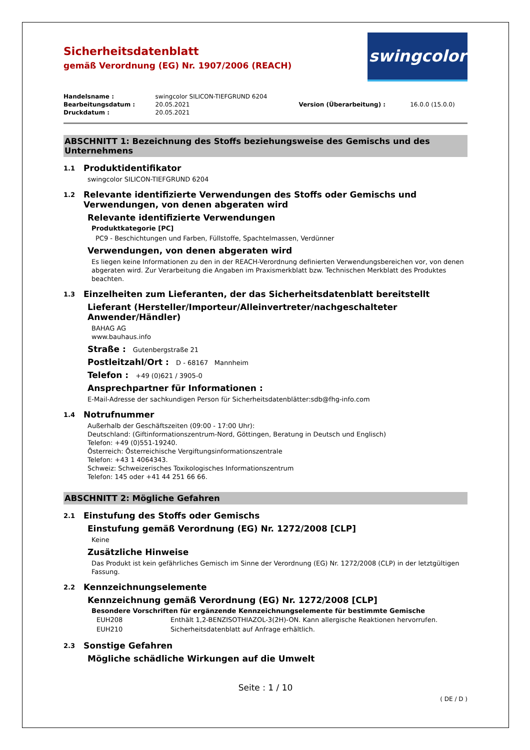Sicherheitsdatenblatt
gemäß Verordnung (EG) Nr. 1907/2006 (REACH)
swingcolor
| Handelsname : | swingcolor SILICON-TIEFGRUND 6204 | | |
| Bearbeitungsdatum : | 20.05.2021 | Version (Überarbeitung) : | 16.0.0 (15.0.0) |
| Druckdatum : | 20.05.2021 | | |
ABSCHNITT 1: Bezeichnung des Stoffs beziehungsweise des Gemischs und des Unternehmens
1.1 Produktidentifikator
swingcolor SILICON-TIEFGRUND 6204
1.2 Relevante identifizierte Verwendungen des Stoffs oder Gemischs und Verwendungen, von denen abgeraten wird
Relevante identifizierte Verwendungen
Produktkategorie [PC]
PC9 - Beschichtungen und Farben, Füllstoffe, Spachtelmassen, Verdünner
Verwendungen, von denen abgeraten wird
Es liegen keine Informationen zu den in der REACH-Verordnung definierten Verwendungsbereichen vor, von denen abgeraten wird. Zur Verarbeitung die Angaben im Praxismerkblatt bzw. Technischen Merkblatt des Produktes beachten.
1.3 Einzelheiten zum Lieferanten, der das Sicherheitsdatenblatt bereitstellt
Lieferant (Hersteller/Importeur/Alleinvertreter/nachgeschalteter Anwender/Händler)
BAHAG AG
www.bauhaus.info
Straße : Gutenbergstraße 21
Postleitzahl/Ort : D - 68167 Mannheim
Telefon : +49 (0)621 / 3905-0
Ansprechpartner für Informationen :
E-Mail-Adresse der sachkundigen Person für Sicherheitsdatenblätter:sdb@fhg-info.com
1.4 Notrufnummer
Außerhalb der Geschäftszeiten (09:00 - 17:00 Uhr):
Deutschland: (Giftinformationszentrum-Nord, Göttingen, Beratung in Deutsch und Englisch)
Telefon: +49 (0)551-19240.
Österreich: Österreichische Vergiftungsinformationszentrale
Telefon: +43 1 4064343.
Schweiz: Schweizerisches Toxikologisches Informationszentrum
Telefon: 145 oder +41 44 251 66 66.
ABSCHNITT 2: Mögliche Gefahren
2.1 Einstufung des Stoffs oder Gemischs
Einstufung gemäß Verordnung (EG) Nr. 1272/2008 [CLP]
Keine
Zusätzliche Hinweise
Das Produkt ist kein gefährliches Gemisch im Sinne der Verordnung (EG) Nr. 1272/2008 (CLP) in der letztgültigen Fassung.
2.2 Kennzeichnungselemente
Kennzeichnung gemäß Verordnung (EG) Nr. 1272/2008 [CLP]
Besondere Vorschriften für ergänzende Kennzeichnungselemente für bestimmte Gemische
| EUH208 | Enthält 1,2-BENZISOTHIAZOL-3(2H)-ON. Kann allergische Reaktionen hervorrufen. |
| EUH210 | Sicherheitsdatenblatt auf Anfrage erhältlich. |
2.3 Sonstige Gefahren
Mögliche schädliche Wirkungen auf die Umwelt
Seite : 1 / 10
( DE / D )